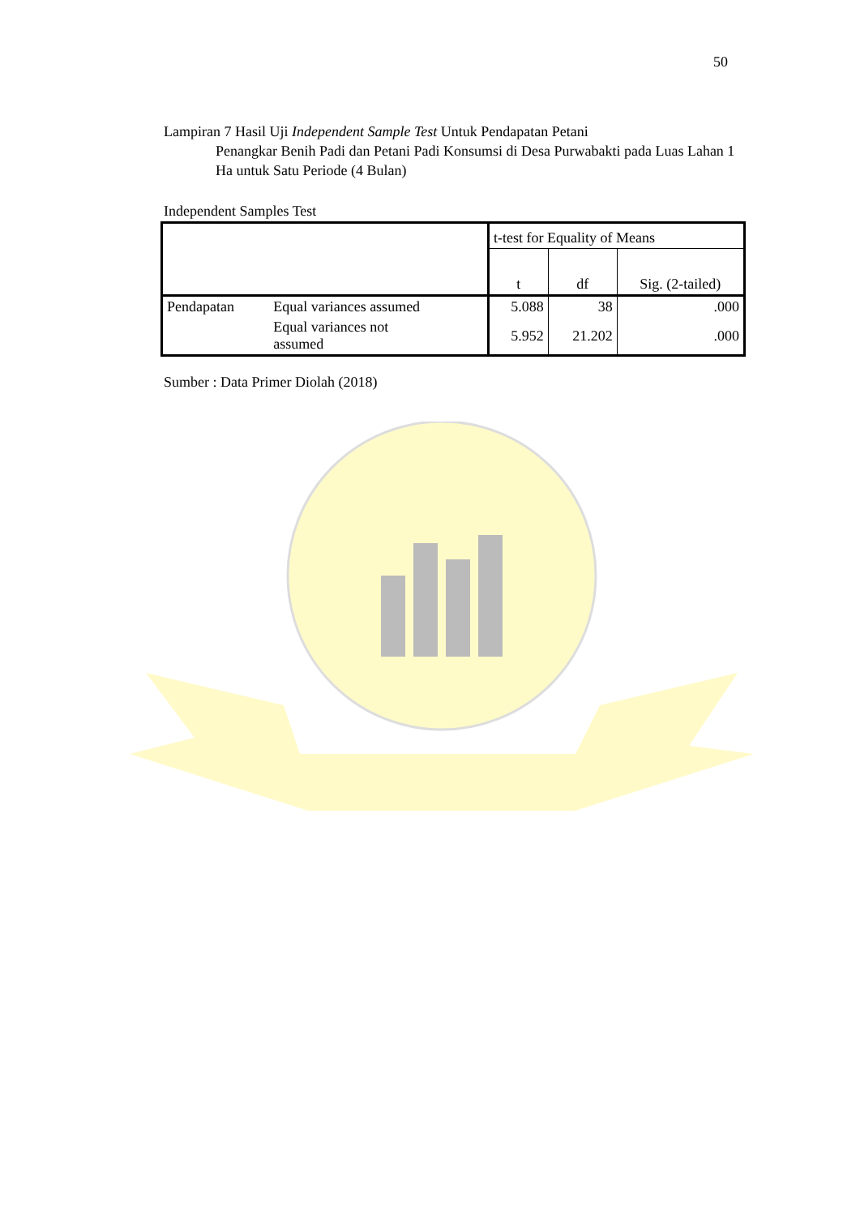50
Lampiran 7 Hasil Uji Independent Sample Test Untuk Pendapatan Petani
Penangkar Benih Padi dan Petani Padi Konsumsi di Desa Purwabakti pada Luas Lahan 1 Ha untuk Satu Periode (4 Bulan)
Independent Samples Test
| | | t-test for Equality of Means | | |
| --- | --- | --- | --- | --- |
| | | t | df | Sig. (2-tailed) |
| Pendapatan | Equal variances assumed | 5.088 | 38 | .000 |
| | Equal variances not assumed | 5.952 | 21.202 | .000 |
Sumber : Data Primer Diolah (2018)